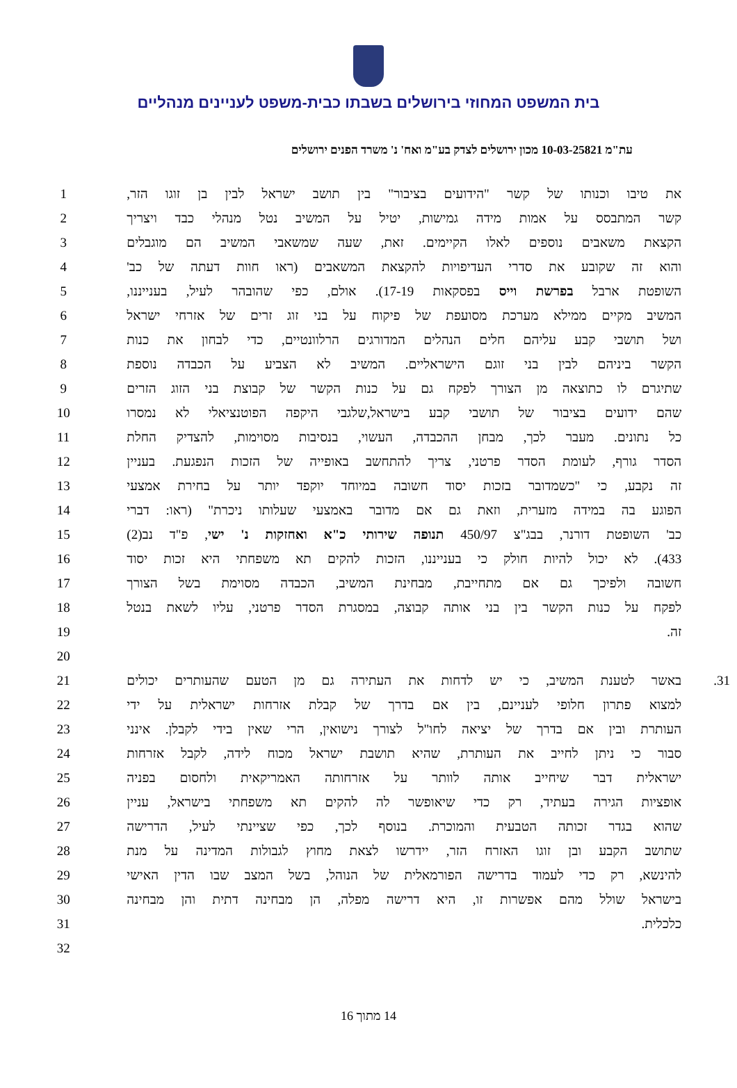בית המשפט המחוזי בירושלים בשבתו כבית-משפט לעניינים מנהליים
עת"מ 10-03-25821 מכון ירושלים לצדק בע"מ ואח' נ' משרד הפנים ירושלים
| 1 | את טיבו וכנותו של קשר "הידועים בציבור" בין תושב ישראל לבין בן זוגו הזר, | |
| 2 | קשר המתבסס על אמות מידה גמישות, יטיל על המשיב נטל מנהלי כבד ויצריך | |
| 3 | הקצאת משאבים נוספים לאלו הקיימים. זאת, שעה שמשאבי המשיב הם מוגבלים | |
| 4 | והוא זה שקובע את סדרי העדיפויות להקצאת המשאבים (ראו חוות דעתה של כב' | |
| 5 | השופטת ארבל בפרשת וייס בפסקאות 17-19). אולם, כפי שהובהר לעיל, בענייננו, | |
| 6 | המשיב מקיים ממילא מערכת מסועפת של פיקוח על בני זוג זרים של אזרחי ישראל | |
| 7 | ושל תושבי קבע עליהם חלים הנהלים המדורגים הרלוונטיים, כדי לבחון את כנות | |
| 8 | הקשר ביניהם לבין בני זוגם הישראליים. המשיב לא הצביע על הכבדה נוספת | |
| 9 | שתיגרם לו כתוצאה מן הצורך לפקח גם על כנות הקשר של קבוצת בני הזוג הזרים | |
| 10 | שהם ידועים בציבור של תושבי קבע בישראל,שלגבי היקפה הפוטנציאלי לא נמסרו | |
| 11 | כל נתונים. מעבר לכך, מבחן ההכבדה, העשוי, בנסיבות מסוימות, להצדיק החלת | |
| 12 | הסדר גורף, לעומת הסדר פרטני, צריך להתחשב באופייה של הזכות הנפגעת. בעניין | |
| 13 | זה נקבע, כי "כשמדובר בזכות יסוד חשובה במיוחד יוקפד יותר על בחירת אמצעי | |
| 14 | הפוגע בה במידה מזערית, וזאת גם אם מדובר באמצעי שעלותו ניכרת" (ראו: דברי | |
| 15 | כב' השופטת דורנר, בבג"צ 450/97 תנופה שירותי כ"א ואחזקות נ' ישי , פ"ד נב(2) | |
| 16 | 433). לא יכול להיות חולק כי בענייננו, הזכות להקים תא משפחתי היא זכות יסוד | |
| 17 | חשובה ולפיכך גם אם מתחייבת, מבחינת המשיב, הכבדה מסוימת בשל הצורך | |
| 18 | לפקח על כנות הקשר בין בני אותה קבוצה, במסגרת הסדר פרטני, עליו לשאת בנטל | |
| 19 | זה. | |
| 20 | | |
| 21 | באשר לטענת המשיב, כי יש לדחות את העתירה גם מן הטעם שהעותרים יכולים | 31. |
| 22 | למצוא פתרון חלופי לעניינם, בין אם בדרך של קבלת אזרחות ישראלית על ידי | |
| 23 | העותרת ובין אם בדרך של יציאה לחו"ל לצורך נישואין, הרי שאין בידי לקבלן. אינני | |
| 24 | סבור כי ניתן לחייב את העותרת, שהיא תושבת ישראל מכוח לידה, לקבל אזרחות | |
| 25 | ישראלית דבר שיחייב אותה לוותר על אזרחותה האמריקאית ולחסום בפניה | |
| 26 | אופציות הגירה בעתיד, רק כדי שיאופשר לה להקים תא משפחתי בישראל, עניין | |
| 27 | שהוא בגדר זכותה הטבעית והמוכרת. בנוסף לכך, כפי שציינתי לעיל, הדרישה | |
| 28 | שתושב הקבע ובן זוגו האזרח הזר, יידרשו לצאת מחוץ לגבולות המדינה על מנת | |
| 29 | להינשא, רק כדי לעמוד בדרישה הפורמאלית של הנוהל, בשל המצב שבו הדין האישי | |
| 30 | בישראל שולל מהם אפשרות זו, היא דרישה מפלה, הן מבחינה דתית והן מבחינה | |
| 31 | כלכלית. | |
| 32 | | |
14 מתוך 16